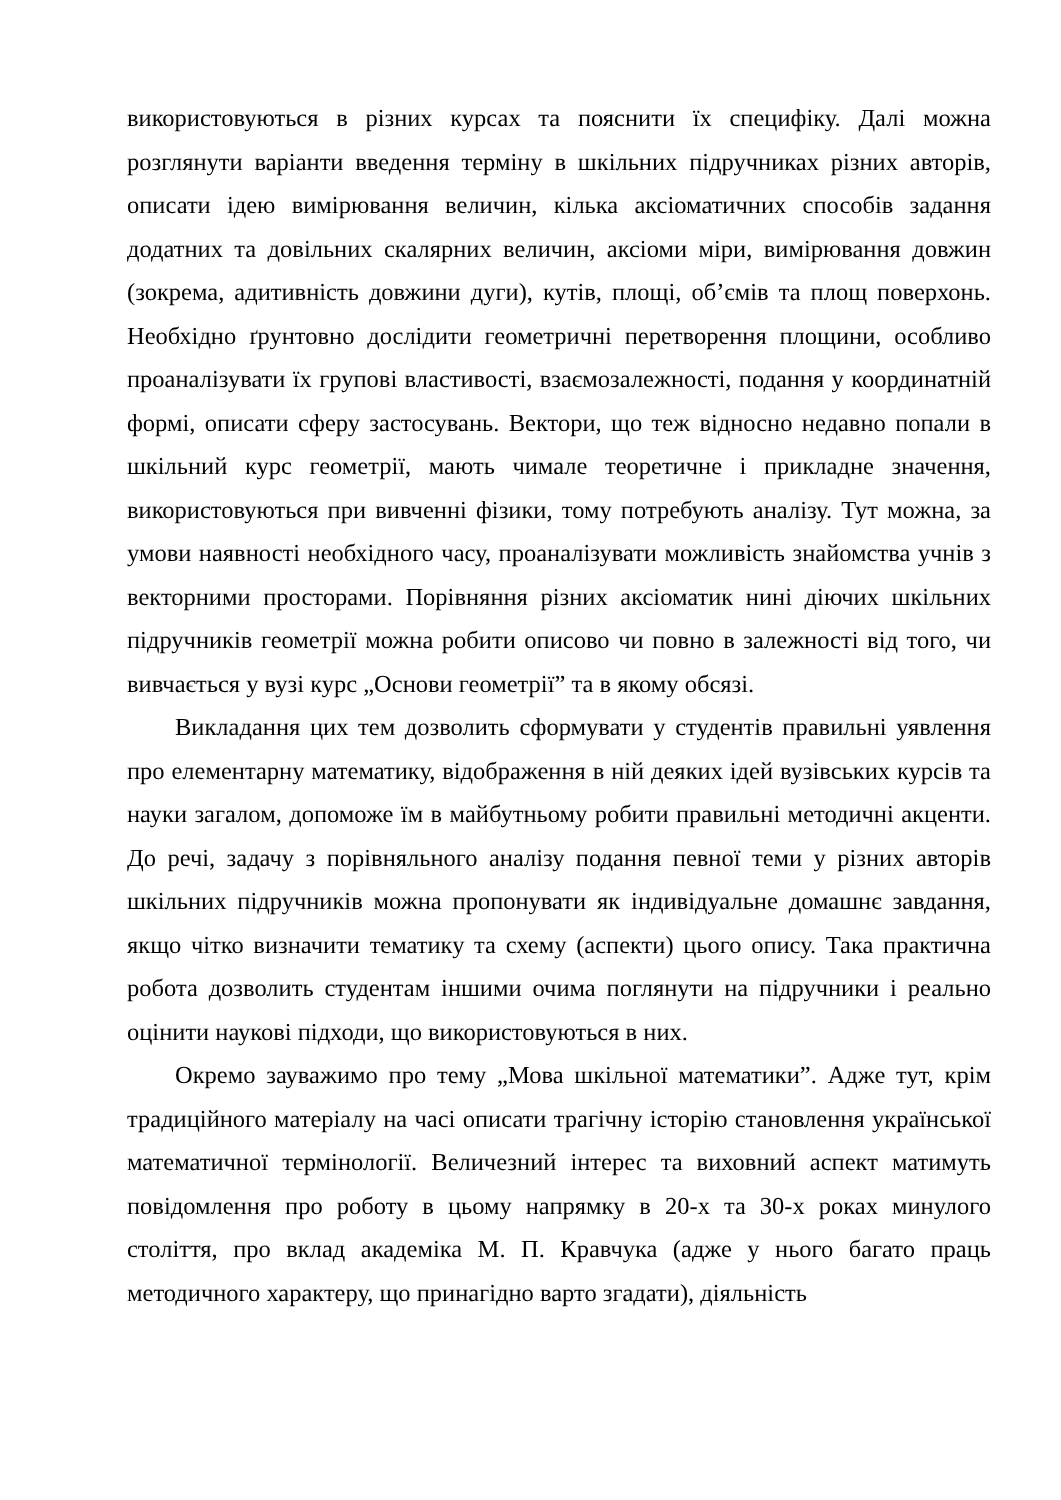використовуються в різних курсах та пояснити їх специфіку. Далі можна розглянути варіанти введення терміну в шкільних підручниках різних авторів, описати ідею вимірювання величин, кілька аксіоматичних способів задання додатних та довільних скалярних величин, аксіоми міри, вимірювання довжин (зокрема, адитивність довжини дуги), кутів, площі, об’ємів та площ поверхонь. Необхідно ґрунтовно дослідити геометричні перетворення площини, особливо проаналізувати їх групові властивості, взаємозалежності, подання у координатній формі, описати сферу застосувань. Вектори, що теж відносно недавно попали в шкільний курс геометрії, мають чимале теоретичне і прикладне значення, використовуються при вивченні фізики, тому потребують аналізу. Тут можна, за умови наявності необхідного часу, проаналізувати можливість знайомства учнів з векторними просторами. Порівняння різних аксіоматик нині діючих шкільних підручників геометрії можна робити описово чи повно в залежності від того, чи вивчається у вузі курс „Основи геометрії” та в якому обсязі.
Викладання цих тем дозволить сформувати у студентів правильні уявлення про елементарну математику, відображення в ній деяких ідей вузівських курсів та науки загалом, допоможе їм в майбутньому робити правильні методичні акценти. До речі, задачу з порівняльного аналізу подання певної теми у різних авторів шкільних підручників можна пропонувати як індивідуальне домашнє завдання, якщо чітко визначити тематику та схему (аспекти) цього опису. Така практична робота дозволить студентам іншими очима поглянути на підручники і реально оцінити наукові підходи, що використовуються в них.
Окремо зауважимо про тему „Мова шкільної математики”. Адже тут, крім традиційного матеріалу на часі описати трагічну історію становлення української математичної термінології. Величезний інтерес та виховний аспект матимуть повідомлення про роботу в цьому напрямку в 20-х та 30-х роках минулого століття, про вклад академіка М. П. Кравчука (адже у нього багато праць методичного характеру, що принагідно варто згадати), діяльність